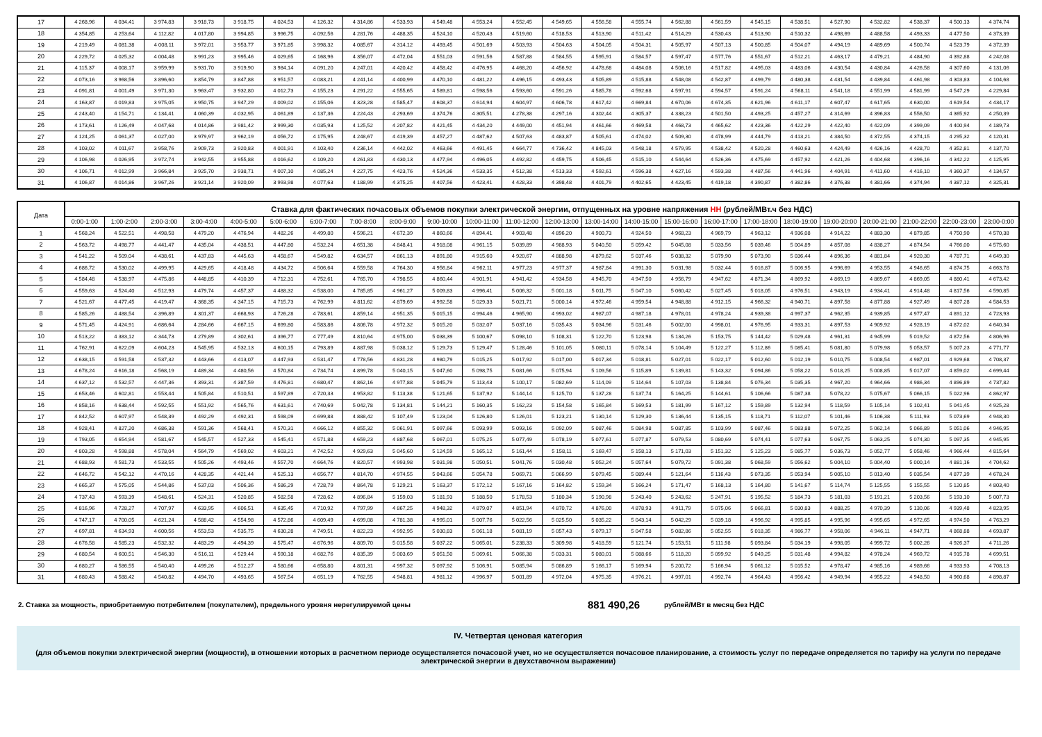| 17 | 4 268,96 | 4 034,41 | 3 974,83 | 3 918,73 | 3 918,75 | 4 024,53 | 4 126,32 | 4 314,86 | 4 533,93 | 4 549,48 | 4 553,24 | 4 552,45 | 4 549,65 | 4 556,58 | 4 555,74 | 4 562,88 | 4 561,59 | 4 545,15 | 4 538,51 | 4 527,90 | 4 532,82 | 4 538,37 | 4 500,13 | 4 374,74 |
| 18 | 4 354,85 | 4 253,64 | 4 112,82 | 4 017,80 | 3 994,85 | 3 996,75 | 4 092,56 | 4 281,76 | 4 488,35 | 4 524,10 | 4 520,43 | 4 519,60 | 4 518,53 | 4 513,90 | 4 511,42 | 4 514,29 | 4 530,43 | 4 513,90 | 4 510,32 | 4 498,69 | 4 488,58 | 4 493,33 | 4 477,50 | 4 373,39 |
| 19 | 4 219,49 | 4 081,38 | 4 008,11 | 3 972,01 | 3 953,77 | 3 971,85 | 3 998,32 | 4 085,67 | 4 314,12 | 4 493,45 | 4 501,69 | 4 503,93 | 4 504,63 | 4 504,05 | 4 504,31 | 4 505,97 | 4 507,13 | 4 500,85 | 4 504,07 | 4 494,19 | 4 489,69 | 4 500,74 | 4 523,79 | 4 372,39 |
| 20 | 4 229,72 | 4 025,32 | 4 004,48 | 3 991,23 | 3 995,46 | 4 029,65 | 4 168,96 | 4 356,07 | 4 472,04 | 4 551,03 | 4 591,56 | 4 587,88 | 4 584,55 | 4 595,91 | 4 584,57 | 4 597,47 | 4 577,76 | 4 551,67 | 4 512,21 | 4 463,17 | 4 479,21 | 4 484,90 | 4 392,88 | 4 242,08 |
| 21 | 4 115,37 | 4 008,17 | 3 959,99 | 3 931,70 | 3 919,90 | 3 984,14 | 4 091,20 | 4 247,01 | 4 420,42 | 4 458,42 | 4 476,95 | 4 468,20 | 4 456,92 | 4 478,68 | 4 484,08 | 4 506,16 | 4 517,82 | 4 495,03 | 4 483,06 | 4 430,54 | 4 430,84 | 4 426,58 | 4 307,60 | 4 131,06 |
| 22 | 4 073,16 | 3 968,56 | 3 896,60 | 3 854,79 | 3 847,88 | 3 951,57 | 4 083,21 | 4 241,14 | 4 400,99 | 4 470,10 | 4 481,22 | 4 496,15 | 4 493,43 | 4 505,89 | 4 515,88 | 4 548,08 | 4 542,87 | 4 499,79 | 4 480,38 | 4 431,54 | 4 439,84 | 4 461,98 | 4 303,83 | 4 104,68 |
| 23 | 4 091,81 | 4 001,49 | 3 971,30 | 3 963,47 | 3 932,80 | 4 012,73 | 4 155,23 | 4 291,22 | 4 555,65 | 4 589,81 | 4 598,56 | 4 593,60 | 4 591,26 | 4 585,78 | 4 592,68 | 4 597,91 | 4 594,57 | 4 591,24 | 4 568,11 | 4 541,18 | 4 551,99 | 4 581,99 | 4 547,29 | 4 229,84 |
| 24 | 4 163,87 | 4 019,83 | 3 975,05 | 3 950,75 | 3 947,29 | 4 009,02 | 4 155,06 | 4 323,28 | 4 585,47 | 4 608,37 | 4 614,94 | 4 604,97 | 4 606,78 | 4 617,42 | 4 669,84 | 4 670,06 | 4 674,35 | 4 621,96 | 4 611,17 | 4 607,47 | 4 617,65 | 4 630,00 | 4 619,54 | 4 434,17 |
| 25 | 4 243,40 | 4 154,71 | 4 134,41 | 4 060,39 | 4 032,95 | 4 061,89 | 4 137,36 | 4 224,43 | 4 293,69 | 4 374,76 | 4 305,51 | 4 278,38 | 4 297,16 | 4 302,44 | 4 305,37 | 4 338,23 | 4 501,50 | 4 493,25 | 4 457,27 | 4 314,69 | 4 396,83 | 4 556,50 | 4 365,92 | 4 250,39 |
| 26 | 4 173,61 | 4 126,49 | 4 047,68 | 4 014,86 | 3 981,42 | 3 999,30 | 4 035,93 | 4 125,52 | 4 207,82 | 4 421,45 | 4 434,20 | 4 449,00 | 4 451,94 | 4 461,66 | 4 469,58 | 4 468,73 | 4 465,62 | 4 423,36 | 4 422,29 | 4 422,40 | 4 422,09 | 4 399,09 | 4 400,94 | 4 189,73 |
| 27 | 4 124,25 | 4 061,37 | 4 027,00 | 3 979,97 | 3 962,19 | 4 056,72 | 4 175,95 | 4 248,67 | 4 419,39 | 4 457,27 | 4 487,62 | 4 507,63 | 4 483,87 | 4 505,61 | 4 474,02 | 4 509,30 | 4 478,99 | 4 444,79 | 4 413,21 | 4 384,50 | 4 372,55 | 4 374,15 | 4 295,32 | 4 120,31 |
| 28 | 4 103,02 | 4 011,67 | 3 958,76 | 3 909,73 | 3 920,83 | 4 001,91 | 4 103,40 | 4 236,14 | 4 442,02 | 4 463,66 | 4 491,45 | 4 664,77 | 4 736,42 | 4 845,03 | 4 548,18 | 4 579,95 | 4 538,42 | 4 520,28 | 4 460,63 | 4 424,49 | 4 426,16 | 4 428,70 | 4 352,81 | 4 137,70 |
| 29 | 4 106,98 | 4 026,95 | 3 972,74 | 3 942,55 | 3 955,88 | 4 016,62 | 4 109,20 | 4 261,83 | 4 430,13 | 4 477,94 | 4 496,05 | 4 492,82 | 4 459,75 | 4 506,45 | 4 515,10 | 4 544,64 | 4 526,36 | 4 475,69 | 4 457,92 | 4 421,26 | 4 404,68 | 4 396,16 | 4 342,22 | 4 125,95 |
| 30 | 4 106,71 | 4 012,99 | 3 966,84 | 3 925,70 | 3 938,71 | 4 007,10 | 4 085,24 | 4 227,75 | 4 423,76 | 4 524,36 | 4 533,35 | 4 512,38 | 4 513,33 | 4 592,61 | 4 596,38 | 4 627,16 | 4 593,38 | 4 487,56 | 4 441,96 | 4 404,91 | 4 411,60 | 4 416,10 | 4 360,37 | 4 134,57 |
| 31 | 4 106,87 | 4 014,86 | 3 967,26 | 3 921,14 | 3 920,09 | 3 993,98 | 4 077,63 | 4 188,99 | 4 375,25 | 4 407,56 | 4 423,41 | 4 428,33 | 4 398,48 | 4 401,79 | 4 402,65 | 4 423,45 | 4 419,18 | 4 390,87 | 4 382,86 | 4 376,38 | 4 381,66 | 4 374,94 | 4 387,12 | 4 325,31 |
| Дата | Ставка для фактических почасовых объемов покупки электрической энергии, отпущенных на уровне напряжения НН (рублей/МВт.ч без НДС) | | | | | | | | | | | | | | | | | | | | | | | |
| --- | --- | --- | --- | --- | --- | --- | --- | --- | --- | --- | --- | --- | --- | --- | --- | --- | --- | --- | --- | --- | --- | --- | --- | --- |
| | 0:00-1:00 | 1:00-2:00 | 2:00-3:00 | 3:00-4:00 | 4:00-5:00 | 5:00-6:00 | 6:00-7:00 | 7:00-8:00 | 8:00-9:00 | 9:00-10:00 | 10:00-11:00 | 11:00-12:00 | 12:00-13:00 | 13:00-14:00 | 14:00-15:00 | 15:00-16:00 | 16:00-17:00 | 17:00-18:00 | 18:00-19:00 | 19:00-20:00 | 20:00-21:00 | 21:00-22:00 | 22:00-23:00 | 23:00-0:00 |
| 1 | 4 568,24 | 4 522,51 | 4 498,58 | 4 479,20 | 4 476,94 | 4 482,26 | 4 499,80 | 4 596,21 | 4 672,39 | 4 860,66 | 4 894,41 | 4 903,48 | 4 896,20 | 4 900,73 | 4 924,50 | 4 968,23 | 4 969,79 | 4 963,12 | 4 936,08 | 4 914,22 | 4 883,30 | 4 879,85 | 4 750,90 | 4 570,38 |
| 2 | 4 563,72 | 4 498,77 | 4 441,47 | 4 435,04 | 4 438,51 | 4 447,80 | 4 532,24 | 4 651,38 | 4 848,41 | 4 918,08 | 4 961,15 | 5 039,89 | 4 988,93 | 5 040,50 | 5 059,42 | 5 045,08 | 5 033,56 | 5 039,46 | 5 004,89 | 4 857,08 | 4 838,27 | 4 874,54 | 4 766,00 | 4 575,60 |
| 3 | 4 541,22 | 4 509,04 | 4 438,61 | 4 437,83 | 4 445,63 | 4 458,67 | 4 549,82 | 4 634,57 | 4 861,13 | 4 891,80 | 4 915,60 | 4 920,67 | 4 888,98 | 4 879,62 | 5 037,46 | 5 038,32 | 5 079,90 | 5 073,90 | 5 036,44 | 4 896,36 | 4 881,84 | 4 920,30 | 4 787,71 | 4 649,30 |
| 4 | 4 686,72 | 4 530,02 | 4 499,95 | 4 429,65 | 4 418,48 | 4 434,72 | 4 506,64 | 4 559,58 | 4 764,30 | 4 956,84 | 4 962,11 | 4 977,23 | 4 977,37 | 4 987,84 | 4 991,30 | 5 031,98 | 5 032,44 | 5 016,87 | 5 006,95 | 4 996,69 | 4 953,55 | 4 946,65 | 4 874,75 | 4 663,78 |
| 5 | 4 584,48 | 4 538,97 | 4 475,86 | 4 448,85 | 4 410,39 | 4 712,31 | 4 752,61 | 4 765,70 | 4 798,55 | 4 860,44 | 4 901,91 | 4 941,42 | 4 934,58 | 4 945,70 | 4 947,50 | 4 956,79 | 4 947,62 | 4 871,34 | 4 869,92 | 4 869,19 | 4 869,67 | 4 869,05 | 4 880,41 | 4 673,42 |
| 6 | 4 559,63 | 4 524,40 | 4 512,93 | 4 479,74 | 4 457,37 | 4 488,32 | 4 538,00 | 4 785,85 | 4 961,27 | 5 009,83 | 4 996,41 | 5 006,32 | 5 001,18 | 5 011,75 | 5 047,10 | 5 060,42 | 5 027,45 | 5 018,05 | 4 976,51 | 4 943,19 | 4 934,41 | 4 914,48 | 4 817,56 | 4 590,85 |
| 7 | 4 521,67 | 4 477,45 | 4 419,47 | 4 368,35 | 4 347,15 | 4 715,73 | 4 762,99 | 4 811,62 | 4 879,69 | 4 992,58 | 5 029,33 | 5 021,71 | 5 000,14 | 4 972,46 | 4 959,54 | 4 948,88 | 4 912,15 | 4 966,32 | 4 940,71 | 4 897,58 | 4 877,88 | 4 927,49 | 4 807,28 | 4 584,53 |
| 8 | 4 585,26 | 4 488,54 | 4 396,89 | 4 301,37 | 4 668,93 | 4 726,28 | 4 783,61 | 4 859,14 | 4 951,35 | 5 015,15 | 4 994,46 | 4 965,90 | 4 993,02 | 4 987,07 | 4 987,18 | 4 978,01 | 4 978,24 | 4 939,38 | 4 997,37 | 4 962,35 | 4 939,85 | 4 977,47 | 4 891,12 | 4 723,93 |
| 9 | 4 571,45 | 4 424,91 | 4 686,64 | 4 284,66 | 4 667,15 | 4 699,80 | 4 583,86 | 4 806,78 | 4 972,32 | 5 015,20 | 5 032,07 | 5 037,16 | 5 035,43 | 5 034,96 | 5 031,46 | 5 002,00 | 4 998,01 | 4 976,95 | 4 933,31 | 4 897,53 | 4 909,92 | 4 928,19 | 4 872,02 | 4 640,34 |
| 10 | 4 513,22 | 4 383,12 | 4 344,73 | 4 279,89 | 4 302,61 | 4 396,77 | 4 777,49 | 4 810,64 | 4 975,00 | 5 038,39 | 5 100,67 | 5 098,10 | 5 108,31 | 5 122,70 | 5 123,98 | 5 134,26 | 5 153,75 | 5 144,42 | 5 029,48 | 4 961,31 | 4 945,99 | 5 019,52 | 4 872,56 | 4 806,96 |
| 11 | 4 762,91 | 4 622,09 | 4 604,23 | 4 545,95 | 4 532,13 | 4 600,15 | 4 793,89 | 4 887,98 | 5 038,12 | 5 129,73 | 5 129,47 | 5 128,46 | 5 101,05 | 5 080,11 | 5 078,14 | 5 104,49 | 5 122,27 | 5 112,86 | 5 085,41 | 5 081,80 | 5 079,98 | 5 053,57 | 5 007,23 | 4 771,77 |
| 12 | 4 638,15 | 4 591,58 | 4 537,32 | 4 443,66 | 4 413,07 | 4 447,93 | 4 531,47 | 4 778,56 | 4 831,28 | 4 980,79 | 5 015,25 | 5 017,92 | 5 017,00 | 5 017,34 | 5 018,81 | 5 027,01 | 5 022,17 | 5 012,60 | 5 012,19 | 5 010,75 | 5 008,54 | 4 987,01 | 4 929,68 | 4 708,37 |
| 13 | 4 678,24 | 4 616,18 | 4 568,19 | 4 489,34 | 4 480,56 | 4 570,84 | 4 734,74 | 4 899,78 | 5 040,15 | 5 047,60 | 5 098,75 | 5 081,66 | 5 075,94 | 5 109,56 | 5 115,89 | 5 139,81 | 5 143,32 | 5 094,86 | 5 058,22 | 5 018,25 | 5 008,85 | 5 017,07 | 4 859,02 | 4 699,44 |
| 14 | 4 637,12 | 4 532,57 | 4 447,36 | 4 393,31 | 4 387,59 | 4 476,81 | 4 680,47 | 4 862,16 | 4 977,88 | 5 045,79 | 5 113,43 | 5 100,17 | 5 082,69 | 5 114,09 | 5 114,64 | 5 107,03 | 5 138,84 | 5 076,34 | 5 035,35 | 4 967,20 | 4 964,66 | 4 986,34 | 4 896,89 | 4 737,82 |
| 15 | 4 653,46 | 4 602,81 | 4 553,44 | 4 505,84 | 4 510,51 | 4 597,89 | 4 720,33 | 4 953,82 | 5 113,38 | 5 121,65 | 5 137,92 | 5 144,14 | 5 125,70 | 5 137,28 | 5 137,74 | 5 164,25 | 5 144,61 | 5 106,66 | 5 087,38 | 5 078,22 | 5 075,67 | 5 066,15 | 5 022,96 | 4 862,97 |
| 16 | 4 858,16 | 4 638,44 | 4 592,55 | 4 551,92 | 4 565,76 | 4 631,61 | 4 740,69 | 5 042,78 | 5 134,81 | 5 144,21 | 5 160,35 | 5 162,23 | 5 154,58 | 5 165,84 | 5 169,53 | 5 181,99 | 5 167,12 | 5 159,89 | 5 132,94 | 5 118,59 | 5 105,14 | 5 102,41 | 5 041,45 | 4 925,28 |
| 17 | 4 842,52 | 4 607,97 | 4 548,39 | 4 492,29 | 4 492,31 | 4 598,09 | 4 699,88 | 4 888,42 | 5 107,49 | 5 123,04 | 5 126,80 | 5 126,01 | 5 123,21 | 5 130,14 | 5 129,30 | 5 136,44 | 5 135,15 | 5 118,71 | 5 112,07 | 5 101,46 | 5 106,38 | 5 111,93 | 5 073,69 | 4 948,30 |
| 18 | 4 928,41 | 4 827,20 | 4 686,38 | 4 591,36 | 4 568,41 | 4 570,31 | 4 666,12 | 4 855,32 | 5 061,91 | 5 097,66 | 5 093,99 | 5 093,16 | 5 092,09 | 5 087,46 | 5 084,98 | 5 087,85 | 5 103,99 | 5 087,46 | 5 083,88 | 5 072,25 | 5 062,14 | 5 066,89 | 5 051,06 | 4 946,95 |
| 19 | 4 793,05 | 4 654,94 | 4 581,67 | 4 545,57 | 4 527,33 | 4 545,41 | 4 571,88 | 4 659,23 | 4 887,68 | 5 067,01 | 5 075,25 | 5 077,49 | 5 078,19 | 5 077,61 | 5 077,87 | 5 079,53 | 5 080,69 | 5 074,41 | 5 077,63 | 5 067,75 | 5 063,25 | 5 074,30 | 5 097,35 | 4 945,95 |
| 20 | 4 803,28 | 4 598,88 | 4 578,04 | 4 564,79 | 4 569,02 | 4 603,21 | 4 742,52 | 4 929,63 | 5 045,60 | 5 124,59 | 5 165,12 | 5 161,44 | 5 158,11 | 5 169,47 | 5 158,13 | 5 171,03 | 5 151,32 | 5 125,23 | 5 085,77 | 5 036,73 | 5 052,77 | 5 058,46 | 4 966,44 | 4 815,64 |
| 21 | 4 688,93 | 4 581,73 | 4 533,55 | 4 505,26 | 4 493,46 | 4 557,70 | 4 664,76 | 4 820,57 | 4 993,98 | 5 031,98 | 5 050,51 | 5 041,76 | 5 030,48 | 5 052,24 | 5 057,64 | 5 079,72 | 5 091,38 | 5 068,59 | 5 056,62 | 5 004,10 | 5 004,40 | 5 000,14 | 4 881,16 | 4 704,62 |
| 22 | 4 646,72 | 4 542,12 | 4 470,16 | 4 428,35 | 4 421,44 | 4 525,13 | 4 656,77 | 4 814,70 | 4 974,55 | 5 043,66 | 5 054,78 | 5 069,71 | 5 066,99 | 5 079,45 | 5 089,44 | 5 121,64 | 5 116,43 | 5 073,35 | 5 053,94 | 5 005,10 | 5 013,40 | 5 035,54 | 4 877,39 | 4 678,24 |
| 23 | 4 665,37 | 4 575,05 | 4 544,86 | 4 537,03 | 4 506,36 | 4 586,29 | 4 728,79 | 4 864,78 | 5 129,21 | 5 163,37 | 5 172,12 | 5 167,16 | 5 164,82 | 5 159,34 | 5 166,24 | 5 171,47 | 5 168,13 | 5 164,80 | 5 141,67 | 5 114,74 | 5 125,55 | 5 155,55 | 5 120,85 | 4 803,40 |
| 24 | 4 737,43 | 4 593,39 | 4 548,61 | 4 524,31 | 4 520,85 | 4 582,58 | 4 728,62 | 4 896,84 | 5 159,03 | 5 181,93 | 5 188,50 | 5 178,53 | 5 180,34 | 5 190,98 | 5 243,40 | 5 243,62 | 5 247,91 | 5 195,52 | 5 184,73 | 5 181,03 | 5 191,21 | 5 203,56 | 5 193,10 | 5 007,73 |
| 25 | 4 816,96 | 4 728,27 | 4 707,97 | 4 633,95 | 4 606,51 | 4 635,45 | 4 710,92 | 4 797,99 | 4 867,25 | 4 948,32 | 4 879,07 | 4 851,94 | 4 870,72 | 4 876,00 | 4 878,93 | 4 911,79 | 5 075,06 | 5 066,81 | 5 030,83 | 4 888,25 | 4 970,39 | 5 130,06 | 4 939,48 | 4 823,95 |
| 26 | 4 747,17 | 4 700,05 | 4 621,24 | 4 588,42 | 4 554,98 | 4 572,86 | 4 609,49 | 4 699,08 | 4 781,38 | 4 995,01 | 5 007,76 | 5 022,56 | 5 025,50 | 5 035,22 | 5 043,14 | 5 042,29 | 5 039,18 | 4 996,92 | 4 995,85 | 4 995,96 | 4 995,65 | 4 972,65 | 4 974,50 | 4 763,29 |
| 27 | 4 697,81 | 4 634,93 | 4 600,56 | 4 553,53 | 4 535,75 | 4 630,28 | 4 749,51 | 4 822,23 | 4 992,95 | 5 030,83 | 5 061,18 | 5 081,19 | 5 057,43 | 5 079,17 | 5 047,58 | 5 082,86 | 5 052,55 | 5 018,35 | 4 986,77 | 4 958,06 | 4 946,11 | 4 947,71 | 4 868,88 | 4 693,87 |
| 28 | 4 676,58 | 4 585,23 | 4 532,32 | 4 483,29 | 4 494,39 | 4 575,47 | 4 676,96 | 4 809,70 | 5 015,58 | 5 037,22 | 5 065,01 | 5 238,33 | 5 309,98 | 5 418,59 | 5 121,74 | 5 153,51 | 5 111,98 | 5 093,84 | 5 034,19 | 4 998,05 | 4 999,72 | 5 002,26 | 4 926,37 | 4 711,26 |
| 29 | 4 680,54 | 4 600,51 | 4 546,30 | 4 516,11 | 4 529,44 | 4 590,18 | 4 682,76 | 4 835,39 | 5 003,69 | 5 051,50 | 5 069,61 | 5 066,38 | 5 033,31 | 5 080,01 | 5 088,66 | 5 118,20 | 5 099,92 | 5 049,25 | 5 031,48 | 4 994,82 | 4 978,24 | 4 969,72 | 4 915,78 | 4 699,51 |
| 30 | 4 680,27 | 4 586,55 | 4 540,40 | 4 499,26 | 4 512,27 | 4 580,66 | 4 658,80 | 4 801,31 | 4 997,32 | 5 097,92 | 5 106,91 | 5 085,94 | 5 086,89 | 5 166,17 | 5 169,94 | 5 200,72 | 5 166,94 | 5 061,12 | 5 015,52 | 4 978,47 | 4 985,16 | 4 989,66 | 4 933,93 | 4 708,13 |
| 31 | 4 680,43 | 4 588,42 | 4 540,82 | 4 494,70 | 4 493,65 | 4 567,54 | 4 651,19 | 4 762,55 | 4 948,81 | 4 981,12 | 4 996,97 | 5 001,89 | 4 972,04 | 4 975,35 | 4 976,21 | 4 997,01 | 4 992,74 | 4 964,43 | 4 956,42 | 4 949,94 | 4 955,22 | 4 948,50 | 4 960,68 | 4 898,87 |
2. Ставка за мощность, приобретаемую потребителем (покупателем), предельного уровня нерегулируемой цены 881 490,26 рублей/МВт в месяц без НДС
IV. Четвертая ценовая категория
(для объемов покупки электрической энергии (мощности), в отношении которых в расчетном периоде осуществляется почасовой учет, но не осуществляется почасовое планирование, а стоимость услуг по передаче определяется по тарифу на услуги по передаче электрической энергии в двухставочном выражении)